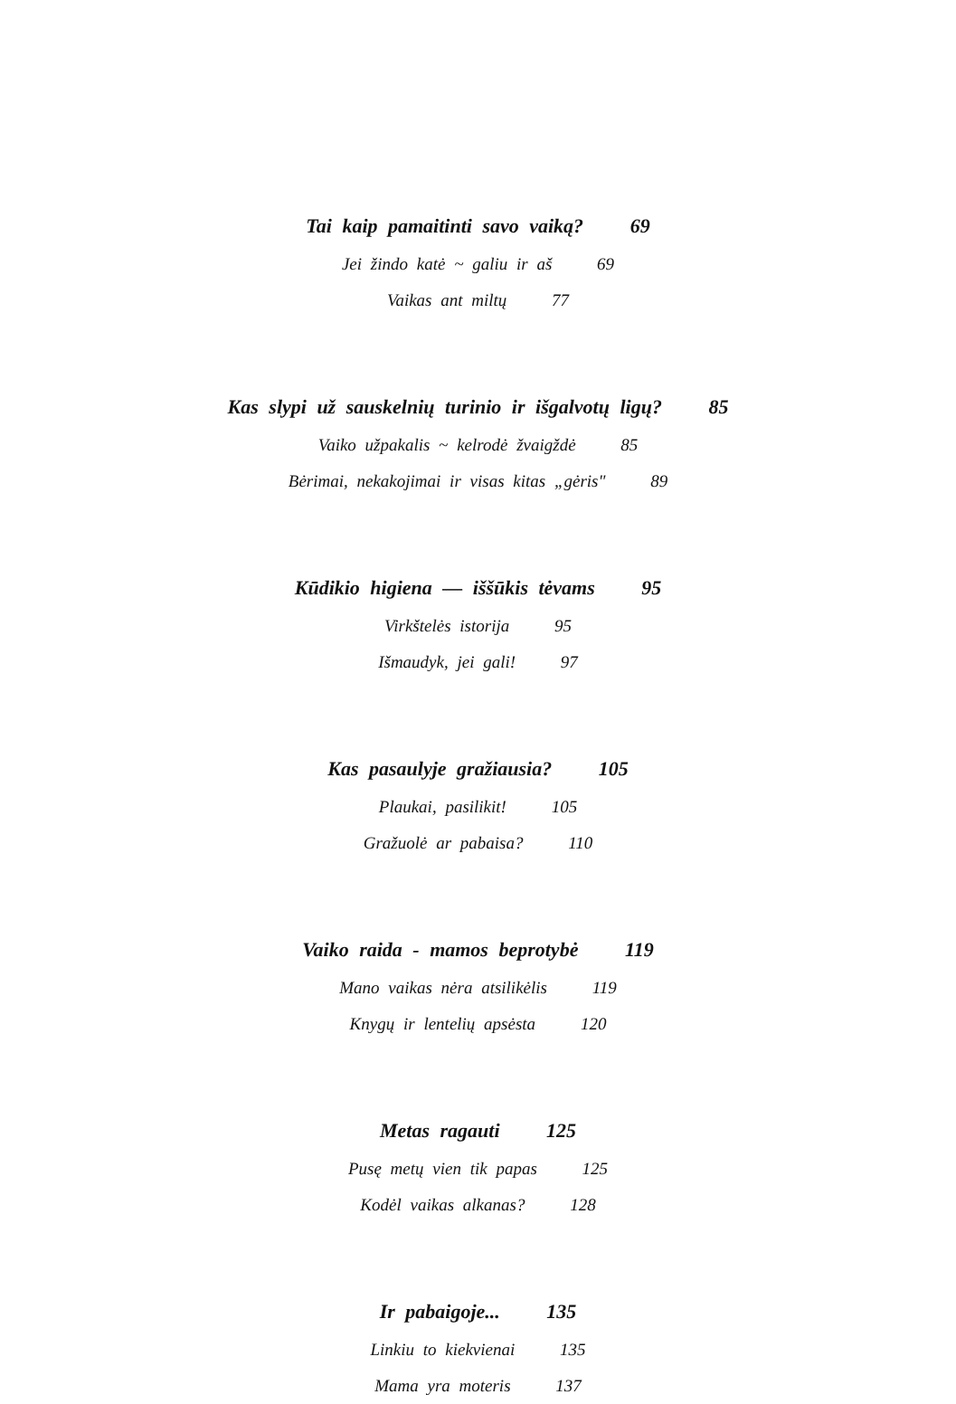Tai kaip pamaitinti savo vaiką? 69
Jei žindo katė ~ galiu ir aš 69
Vaikas ant miltų 77
Kas slypi už sauskelnių turinio ir išgalvotų ligų? 85
Vaiko užpakalis ~ kelrodė žvaigždė 85
Bėrimai, nekakojimai ir visas kitas „gėris" 89
Kūdikio higiena — iššūkis tėvams 95
Virkštelės istorija 95
Išmaudyk, jei gali! 97
Kas pasaulyje gražiausia? 105
Plaukai, pasilikit! 105
Gražuolė ar pabaisa? 110
Vaiko raida - mamos beprotybė 119
Mano vaikas nėra atsilikėlis 119
Knygų ir lentelių apsėsta 120
Metas ragauti 125
Pusę metų vien tik papas 125
Kodėl vaikas alkanas? 128
Ir pabaigoje... 135
Linkiu to kiekvienai 135
Mama yra moteris 137